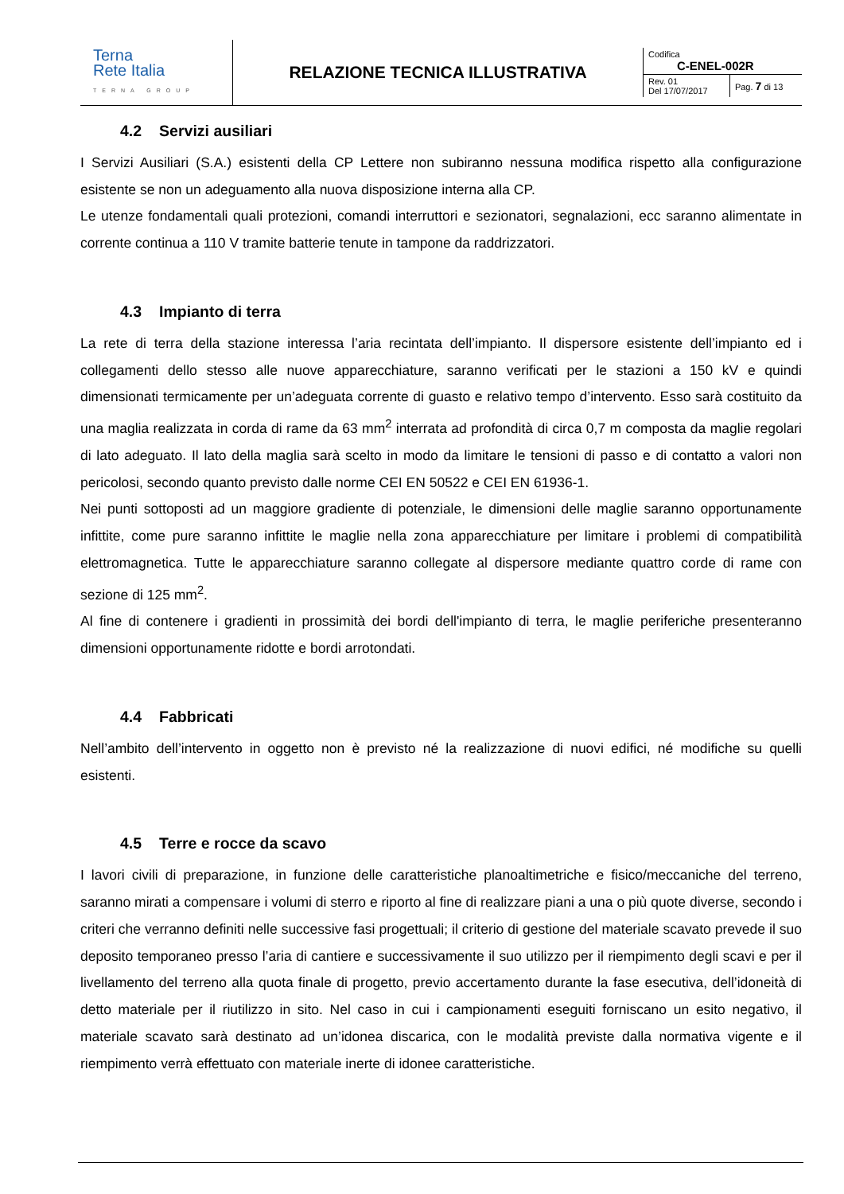| Terna Rete Italia TERNA GROUP | RELAZIONE TECNICA ILLUSTRATIVA | / Codifica C-ENEL-002R / / / Rev. 01 Del 17/07/2017 / Pag. 7 di 13 / |
4.2 Servizi ausiliari
I Servizi Ausiliari (S.A.) esistenti della CP Lettere non subiranno nessuna modifica rispetto alla configurazione esistente se non un adeguamento alla nuova disposizione interna alla CP.
Le utenze fondamentali quali protezioni, comandi interruttori e sezionatori, segnalazioni, ecc saranno alimentate in corrente continua a 110 V tramite batterie tenute in tampone da raddrizzatori.
4.3 Impianto di terra
La rete di terra della stazione interessa l’aria recintata dell’impianto. Il dispersore esistente dell’impianto ed i collegamenti dello stesso alle nuove apparecchiature, saranno verificati per le stazioni a 150 kV e quindi dimensionati termicamente per un’adeguata corrente di guasto e relativo tempo d’intervento. Esso sarà costituito da una maglia realizzata in corda di rame da 63 mm<sup>2</sup> interrata ad profondità di circa 0,7 m composta da maglie regolari di lato adeguato. Il lato della maglia sarà scelto in modo da limitare le tensioni di passo e di contatto a valori non pericolosi, secondo quanto previsto dalle norme CEI EN 50522 e CEI EN 61936-1.
Nei punti sottoposti ad un maggiore gradiente di potenziale, le dimensioni delle maglie saranno opportunamente infittite, come pure saranno infittite le maglie nella zona apparecchiature per limitare i problemi di compatibilità elettromagnetica. Tutte le apparecchiature saranno collegate al dispersore mediante quattro corde di rame con sezione di 125 mm<sup>2</sup>.
Al fine di contenere i gradienti in prossimità dei bordi dell'impianto di terra, le maglie periferiche presenteranno dimensioni opportunamente ridotte e bordi arrotondati.
4.4 Fabbricati
Nell’ambito dell’intervento in oggetto non è previsto né la realizzazione di nuovi edifici, né modifiche su quelli esistenti.
4.5 Terre e rocce da scavo
I lavori civili di preparazione, in funzione delle caratteristiche planoaltimetriche e fisico/meccaniche del terreno, saranno mirati a compensare i volumi di sterro e riporto al fine di realizzare piani a una o più quote diverse, secondo i criteri che verranno definiti nelle successive fasi progettuali; il criterio di gestione del materiale scavato prevede il suo deposito temporaneo presso l’aria di cantiere e successivamente il suo utilizzo per il riempimento degli scavi e per il livellamento del terreno alla quota finale di progetto, previo accertamento durante la fase esecutiva, dell’idoneità di detto materiale per il riutilizzo in sito. Nel caso in cui i campionamenti eseguiti forniscano un esito negativo, il materiale scavato sarà destinato ad un’idonea discarica, con le modalità previste dalla normativa vigente e il riempimento verrà effettuato con materiale inerte di idonee caratteristiche.